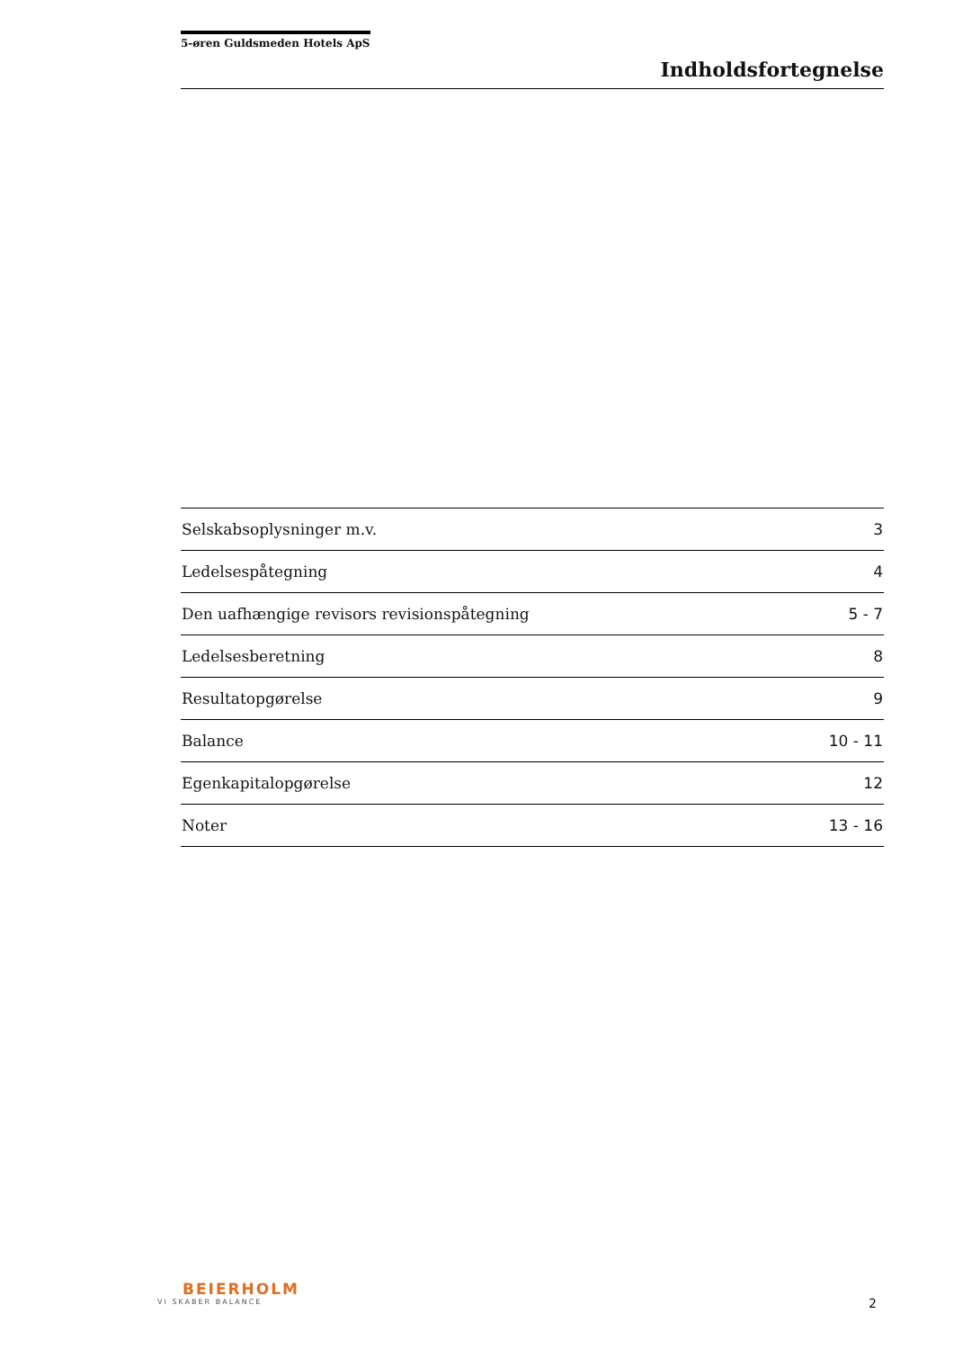5-øren Guldsmeden Hotels ApS
Indholdsfortegnelse
| Selskabsoplysninger m.v. | 3 |
| Ledelsespåtegning | 4 |
| Den uafhængige revisors revisionspåtegning | 5 - 7 |
| Ledelsesberetning | 8 |
| Resultatopgørelse | 9 |
| Balance | 10 - 11 |
| Egenkapitalopgørelse | 12 |
| Noter | 13 - 16 |
BEIERHOLM
VI SKABER BALANCE
2